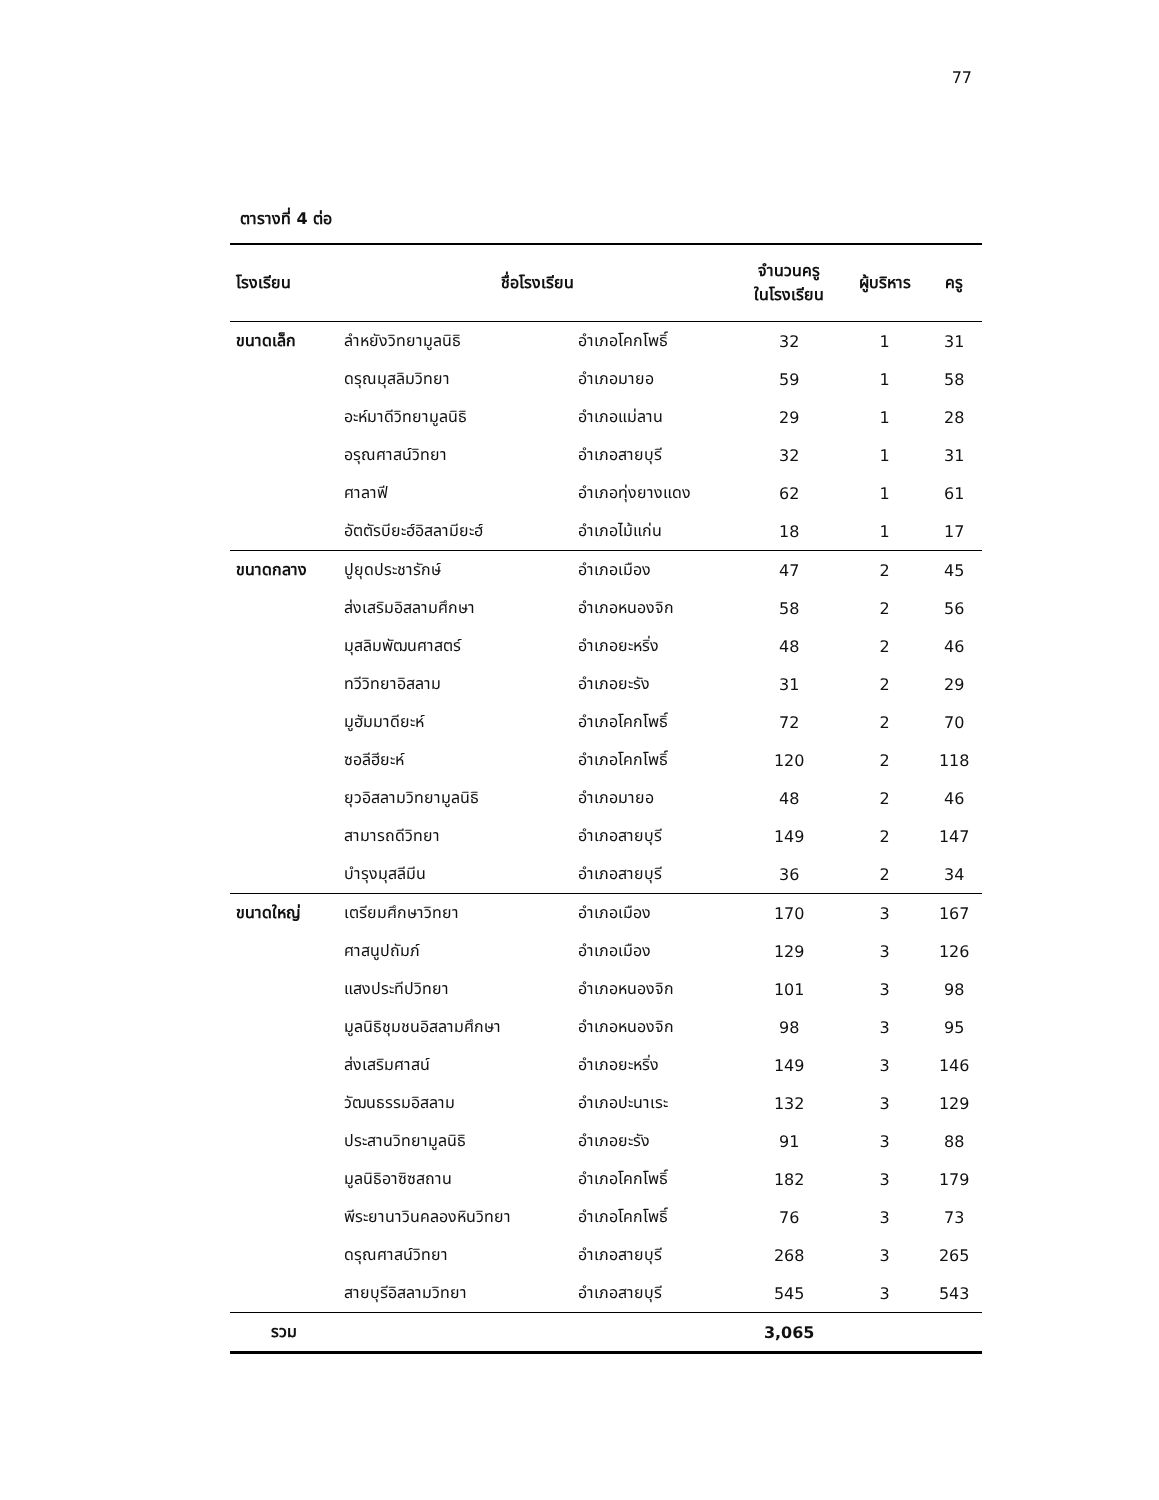77
ตารางที่ 4 ต่อ
| โรงเรียน | ชื่อโรงเรียน | | จำนวนครู ในโรงเรียน | ผู้บริหาร | ครู |
| --- | --- | --- | --- | --- | --- |
| ขนาดเล็ก | ลำหยังวิทยามูลนิธิ | อำเภอโคกโพธิ์ | 32 | 1 | 31 |
| | ดรุณมุสลิมวิทยา | อำเภอมายอ | 59 | 1 | 58 |
| | อะห์มาดีวิทยามูลนิธิ | อำเภอแม่ลาน | 29 | 1 | 28 |
| | อรุณศาสน์วิทยา | อำเภอสายบุรี | 32 | 1 | 31 |
| | ศาลาฟี | อำเภอทุ่งยางแดง | 62 | 1 | 61 |
| | อัตตัรบียะฮ์อิสลามียะฮ์ | อำเภอไม้แก่น | 18 | 1 | 17 |
| ขนาดกลาง | ปูยุดประชารักษ์ | อำเภอเมือง | 47 | 2 | 45 |
| | ส่งเสริมอิสลามศึกษา | อำเภอหนองจิก | 58 | 2 | 56 |
| | มุสลิมพัฒนศาสตร์ | อำเภอยะหริ่ง | 48 | 2 | 46 |
| | ทวีวิทยาอิสลาม | อำเภอยะรัง | 31 | 2 | 29 |
| | มูฮัมมาดียะห์ | อำเภอโคกโพธิ์ | 72 | 2 | 70 |
| | ซอลีฮียะห์ | อำเภอโคกโพธิ์ | 120 | 2 | 118 |
| | ยุวอิสลามวิทยามูลนิธิ | อำเภอมายอ | 48 | 2 | 46 |
| | สามารถดีวิทยา | อำเภอสายบุรี | 149 | 2 | 147 |
| | บำรุงมุสลีมีน | อำเภอสายบุรี | 36 | 2 | 34 |
| ขนาดใหญ่ | เตรียมศึกษาวิทยา | อำเภอเมือง | 170 | 3 | 167 |
| | ศาสนูปถัมภ์ | อำเภอเมือง | 129 | 3 | 126 |
| | แสงประทีปวิทยา | อำเภอหนองจิก | 101 | 3 | 98 |
| | มูลนิธิชุมชนอิสลามศึกษา | อำเภอหนองจิก | 98 | 3 | 95 |
| | ส่งเสริมศาสน์ | อำเภอยะหริ่ง | 149 | 3 | 146 |
| | วัฒนธรรมอิสลาม | อำเภอปะนาเระ | 132 | 3 | 129 |
| | ประสานวิทยามูลนิธิ | อำเภอยะรัง | 91 | 3 | 88 |
| | มูลนิธิอาซิซสถาน | อำเภอโคกโพธิ์ | 182 | 3 | 179 |
| | พีระยานาวินคลองหินวิทยา | อำเภอโคกโพธิ์ | 76 | 3 | 73 |
| | ดรุณศาสน์วิทยา | อำเภอสายบุรี | 268 | 3 | 265 |
| | สายบุรีอิสลามวิทยา | อำเภอสายบุรี | 545 | 3 | 543 |
| รวม | | | 3,065 | | |